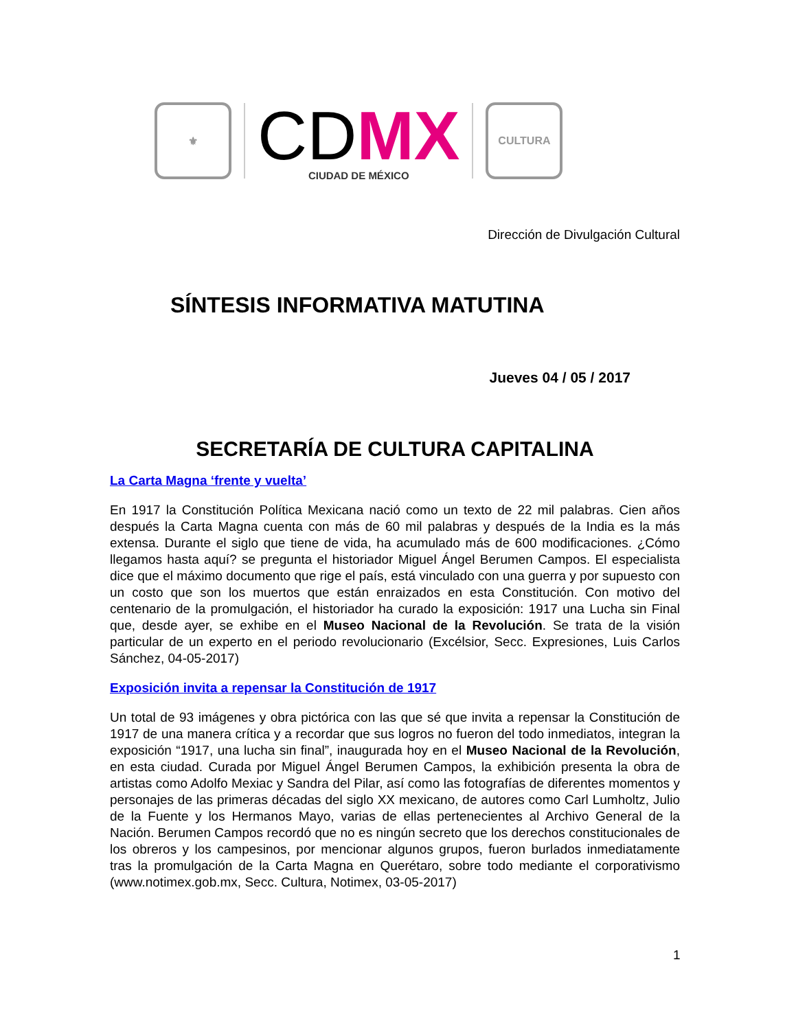⚜
CDMX
CIUDAD DE MÉXICO
CULTURA
Dirección de Divulgación Cultural
SÍNTESIS INFORMATIVA MATUTINA
Jueves 04 / 05 / 2017
SECRETARÍA DE CULTURA CAPITALINA
La Carta Magna ‘frente y vuelta’
En 1917 la Constitución Política Mexicana nació como un texto de 22 mil palabras. Cien años después la Carta Magna cuenta con más de 60 mil palabras y después de la India es la más extensa. Durante el siglo que tiene de vida, ha acumulado más de 600 modificaciones. ¿Cómo llegamos hasta aquí? se pregunta el historiador Miguel Ángel Berumen Campos. El especialista dice que el máximo documento que rige el país, está vinculado con una guerra y por supuesto con un costo que son los muertos que están enraizados en esta Constitución. Con motivo del centenario de la promulgación, el historiador ha curado la exposición: 1917 una Lucha sin Final que, desde ayer, se exhibe en el Museo Nacional de la Revolución. Se trata de la visión particular de un experto en el periodo revolucionario (Excélsior, Secc. Expresiones, Luis Carlos Sánchez, 04-05-2017)
Exposición invita a repensar la Constitución de 1917
Un total de 93 imágenes y obra pictórica con las que sé que invita a repensar la Constitución de 1917 de una manera crítica y a recordar que sus logros no fueron del todo inmediatos, integran la exposición “1917, una lucha sin final”, inaugurada hoy en el Museo Nacional de la Revolución, en esta ciudad. Curada por Miguel Ángel Berumen Campos, la exhibición presenta la obra de artistas como Adolfo Mexiac y Sandra del Pilar, así como las fotografías de diferentes momentos y personajes de las primeras décadas del siglo XX mexicano, de autores como Carl Lumholtz, Julio de la Fuente y los Hermanos Mayo, varias de ellas pertenecientes al Archivo General de la Nación. Berumen Campos recordó que no es ningún secreto que los derechos constitucionales de los obreros y los campesinos, por mencionar algunos grupos, fueron burlados inmediatamente tras la promulgación de la Carta Magna en Querétaro, sobre todo mediante el corporativismo (www.notimex.gob.mx, Secc. Cultura, Notimex, 03-05-2017)
1